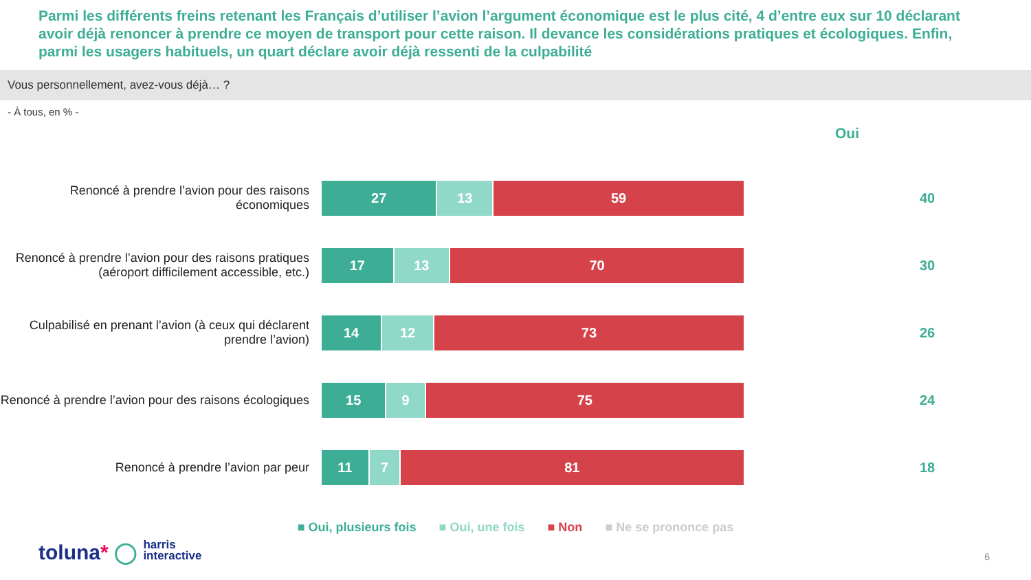Parmi les différents freins retenant les Français d’utiliser l’avion l’argument économique est le plus cité, 4 d’entre eux sur 10 déclarant avoir déjà renoncer à prendre ce moyen de transport pour cette raison. Il devance les considérations pratiques et écologiques. Enfin, parmi les usagers habituels, un quart déclare avoir déjà ressenti de la culpabilité
Vous personnellement, avez-vous déjà… ?
- À tous, en % -
Oui
Renoncé à prendre l’avion pour des raisons économiques
27 13 59
40
Renoncé à prendre l’avion pour des raisons pratiques (aéroport difficilement accessible, etc.)
17 13 70
30
Culpabilisé en prenant l’avion (à ceux qui déclarent prendre l’avion)
14 12 73
26
Renoncé à prendre l’avion pour des raisons écologiques
15 9 75
24
Renoncé à prendre l’avion par peur
11 7 81
18
■ Oui, plusieurs fois ■ Oui, une fois ■ Non ■ Ne se prononce pas
toluna* ◯ harris
interactive
6